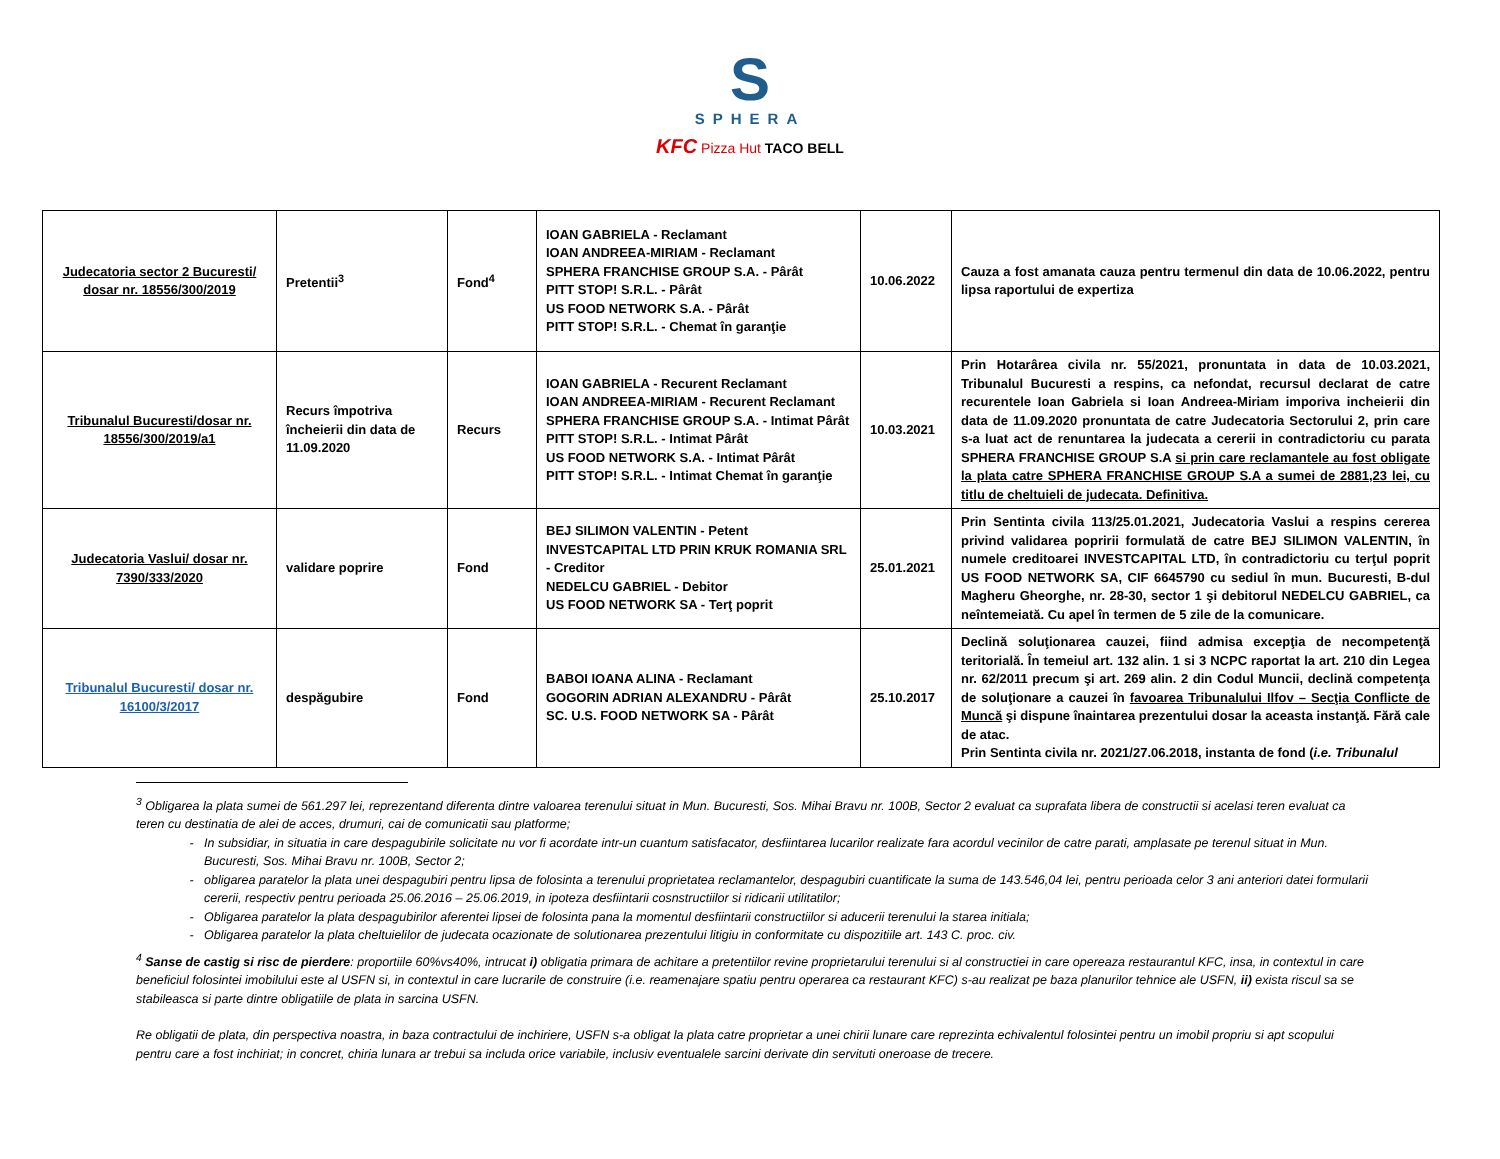S
SPHERA
KFC Pizza Hut TACO BELL
| Judecatoria sector 2 Bucuresti/ dosar nr. 18556/300/2019 | Pretentii<sup>3</sup> | Fond<sup>4</sup> | IOAN GABRIELA - Reclamant IOAN ANDREEA-MIRIAM - Reclamant SPHERA FRANCHISE GROUP S.A. - Pârât PITT STOP! S.R.L. - Pârât US FOOD NETWORK S.A. - Pârât PITT STOP! S.R.L. - Chemat în garanţie | 10.06.2022 | Cauza a fost amanata cauza pentru termenul din data de 10.06.2022, pentru lipsa raportului de expertiza |
| Tribunalul Bucuresti/dosar nr. 18556/300/2019/a1 | Recurs împotriva încheierii din data de 11.09.2020 | Recurs | IOAN GABRIELA - Recurent Reclamant IOAN ANDREEA-MIRIAM - Recurent Reclamant SPHERA FRANCHISE GROUP S.A. - Intimat Pârât PITT STOP! S.R.L. - Intimat Pârât US FOOD NETWORK S.A. - Intimat Pârât PITT STOP! S.R.L. - Intimat Chemat în garanţie | 10.03.2021 | Prin Hotarârea civila nr. 55/2021, pronuntata in data de 10.03.2021, Tribunalul Bucuresti a respins, ca nefondat, recursul declarat de catre recurentele Ioan Gabriela si Ioan Andreea-Miriam imporiva incheierii din data de 11.09.2020 pronuntata de catre Judecatoria Sectorului 2, prin care s-a luat act de renuntarea la judecata a cererii in contradictoriu cu parata SPHERA FRANCHISE GROUP S.A si prin care reclamantele au fost obligate la plata catre SPHERA FRANCHISE GROUP S.A a sumei de 2881,23 lei, cu titlu de cheltuieli de judecata. Definitiva. |
| Judecatoria Vaslui/ dosar nr. 7390/333/2020 | validare poprire | Fond | BEJ SILIMON VALENTIN - Petent INVESTCAPITAL LTD PRIN KRUK ROMANIA SRL - Creditor NEDELCU GABRIEL - Debitor US FOOD NETWORK SA - Terţ poprit | 25.01.2021 | Prin Sentinta civila 113/25.01.2021, Judecatoria Vaslui a respins cererea privind validarea popririi formulată de catre BEJ SILIMON VALENTIN, în numele creditoarei INVESTCAPITAL LTD, în contradictoriu cu terţul poprit US FOOD NETWORK SA, CIF 6645790 cu sediul în mun. Bucuresti, B-dul Magheru Gheorghe, nr. 28-30, sector 1 şi debitorul NEDELCU GABRIEL, ca neîntemeiată. Cu apel în termen de 5 zile de la comunicare. |
| Tribunalul Bucuresti/ dosar nr. 16100/3/2017 | despăgubire | Fond | BABOI IOANA ALINA - Reclamant GOGORIN ADRIAN ALEXANDRU - Pârât SC. U.S. FOOD NETWORK SA - Pârât | 25.10.2017 | Declină soluţionarea cauzei, fiind admisa excepţia de necompetenţă teritorială. În temeiul art. 132 alin. 1 si 3 NCPC raportat la art. 210 din Legea nr. 62/2011 precum şi art. 269 alin. 2 din Codul Muncii, declină competenţa de soluţionare a cauzei în favoarea Tribunalului Ilfov – Secţia Conflicte de Muncă şi dispune înaintarea prezentului dosar la aceasta instanţă. Fără cale de atac. Prin Sentinta civila nr. 2021/27.06.2018, instanta de fond ( i.e. Tribunalul |
<sup>3</sup> Obligarea la plata sumei de 561.297 lei, reprezentand diferenta dintre valoarea terenului situat in Mun. Bucuresti, Sos. Mihai Bravu nr. 100B, Sector 2 evaluat ca suprafata libera de constructii si acelasi teren evaluat ca teren cu destinatia de alei de acces, drumuri, cai de comunicatii sau platforme;
In subsidiar, in situatia in care despagubirile solicitate nu vor fi acordate intr-un cuantum satisfacator, desfiintarea lucarilor realizate fara acordul vecinilor de catre parati, amplasate pe terenul situat in Mun. Bucuresti, Sos. Mihai Bravu nr. 100B, Sector 2;
obligarea paratelor la plata unei despagubiri pentru lipsa de folosinta a terenului proprietatea reclamantelor, despagubiri cuantificate la suma de 143.546,04 lei, pentru perioada celor 3 ani anteriori datei formularii cererii, respectiv pentru perioada 25.06.2016 – 25.06.2019, in ipoteza desfiintarii cosnstructiilor si ridicarii utilitatilor;
Obligarea paratelor la plata despagubirilor aferentei lipsei de folosinta pana la momentul desfiintarii constructiilor si aducerii terenului la starea initiala;
Obligarea paratelor la plata cheltuielilor de judecata ocazionate de solutionarea prezentului litigiu in conformitate cu dispozitiile art. 143 C. proc. civ.
<sup>4</sup> Sanse de castig si risc de pierdere: proportiile 60%vs40%, intrucat i) obligatia primara de achitare a pretentiilor revine proprietarului terenului si al constructiei in care opereaza restaurantul KFC, insa, in contextul in care beneficiul folosintei imobilului este al USFN si, in contextul in care lucrarile de construire (i.e. reamenajare spatiu pentru operarea ca restaurant KFC) s-au realizat pe baza planurilor tehnice ale USFN, ii) exista riscul sa se stabileasca si parte dintre obligatiile de plata in sarcina USFN.
Re obligatii de plata, din perspectiva noastra, in baza contractului de inchiriere, USFN s-a obligat la plata catre proprietar a unei chirii lunare care reprezinta echivalentul folosintei pentru un imobil propriu si apt scopului pentru care a fost inchiriat; in concret, chiria lunara ar trebui sa includa orice variabile, inclusiv eventualele sarcini derivate din servituti oneroase de trecere.